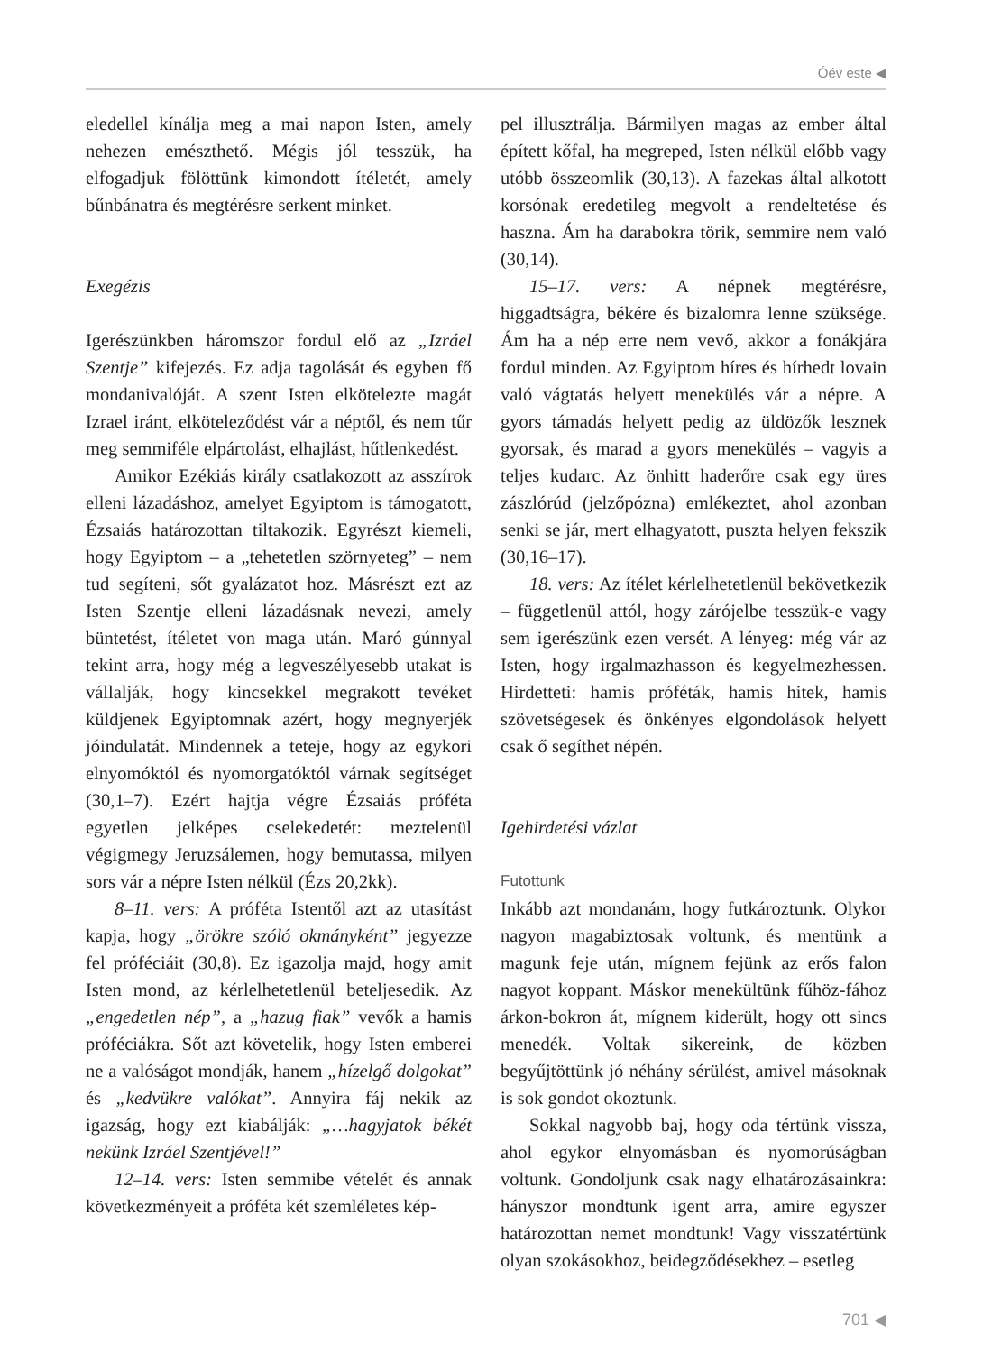Óév este ◀
eledellel kínálja meg a mai napon Isten, amely nehezen emészthető. Mégis jól tesszük, ha elfogadjuk fölöttünk kimondott ítéletét, amely bűnbánatra és megtérésre serkent minket.
Exegézis
Igerészünkben háromszor fordul elő az „Izráel Szentje” kifejezés. Ez adja tagolását és egyben fő mondanivalóját. A szent Isten elkötelezte magát Izrael iránt, elköteleződést vár a néptől, és nem tűr meg semmiféle elpártolást, elhajlást, hűtlenkedést.
Amikor Ezékiás király csatlakozott az asszírok elleni lázadáshoz, amelyet Egyiptom is támogatott, Ézsaiás határozottan tiltakozik. Egyrészt kiemeli, hogy Egyiptom – a „tehetetlen szörnyeteg” – nem tud segíteni, sőt gyalázatot hoz. Másrészt ezt az Isten Szentje elleni lázadásnak nevezi, amely büntetést, ítéletet von maga után. Maró gúnnyal tekint arra, hogy még a legveszélyesebb utakat is vállalják, hogy kincsekkel megrakott tevéket küldjenek Egyiptomnak azért, hogy megnyerjék jóindulatát. Mindennek a teteje, hogy az egykori elnyomóktól és nyomorgatóktól várnak segítséget (30,1–7). Ezért hajtja végre Ézsaiás próféta egyetlen jelképes cselekedetét: meztelenül végigmegy Jeruzsálemen, hogy bemutassa, milyen sors vár a népre Isten nélkül (Ézs 20,2kk).
8–11. vers: A próféta Istentől azt az utasítást kapja, hogy „örökre szóló okmányként” jegyezze fel próféciáit (30,8). Ez igazolja majd, hogy amit Isten mond, az kérlelhetetlenül beteljesedik. Az „engedetlen nép”, a „hazug fiak” vevők a hamis próféciákra. Sőt azt követelik, hogy Isten emberei ne a valóságot mondják, hanem „hízelgő dolgokat” és „kedvükre valókat”. Annyira fáj nekik az igazság, hogy ezt kiabálják: „…hagyjatok békét nekünk Izráel Szentjével!”
12–14. vers: Isten semmibe vételét és annak következményeit a próféta két szemléletes kép-
pel illusztrálja. Bármilyen magas az ember által épített kőfal, ha megreped, Isten nélkül előbb vagy utóbb összeomlik (30,13). A fazekas által alkotott korsónak eredetileg megvolt a rendeltetése és haszna. Ám ha darabokra törik, semmire nem való (30,14).
15–17. vers: A népnek megtérésre, higgadtságra, békére és bizalomra lenne szüksége. Ám ha a nép erre nem vevő, akkor a fonákjára fordul minden. Az Egyiptom híres és hírhedt lovain való vágtatás helyett menekülés vár a népre. A gyors támadás helyett pedig az üldözők lesznek gyorsak, és marad a gyors menekülés – vagyis a teljes kudarc. Az önhitt haderőre csak egy üres zászlórúd (jelzőpózna) emlékeztet, ahol azonban senki se jár, mert elhagyatott, puszta helyen fekszik (30,16–17).
18. vers: Az ítélet kérlelhetetlenül bekövetkezik – függetlenül attól, hogy zárójelbe tesszük-e vagy sem igerészünk ezen versét. A lényeg: még vár az Isten, hogy irgalmazhasson és kegyelmezhessen. Hirdetteti: hamis próféták, hamis hitek, hamis szövetségesek és önkényes elgondolások helyett csak ő segíthet népén.
Igehirdetési vázlat
Futottunk
Inkább azt mondanám, hogy futkároztunk. Olykor nagyon magabiztosak voltunk, és mentünk a magunk feje után, mígnem fejünk az erős falon nagyot koppant. Máskor menekültünk fűhöz-fához árkon-bokron át, mígnem kiderült, hogy ott sincs menedék. Voltak sikereink, de közben begyűjtöttünk jó néhány sérülést, amivel másoknak is sok gondot okoztunk.
Sokkal nagyobb baj, hogy oda tértünk vissza, ahol egykor elnyomásban és nyomorúságban voltunk. Gondoljunk csak nagy elhatározásainkra: hányszor mondtunk igent arra, amire egyszer határozottan nemet mondtunk! Vagy visszatértünk olyan szokásokhoz, beidegződésekhez – esetleg
701 ◀